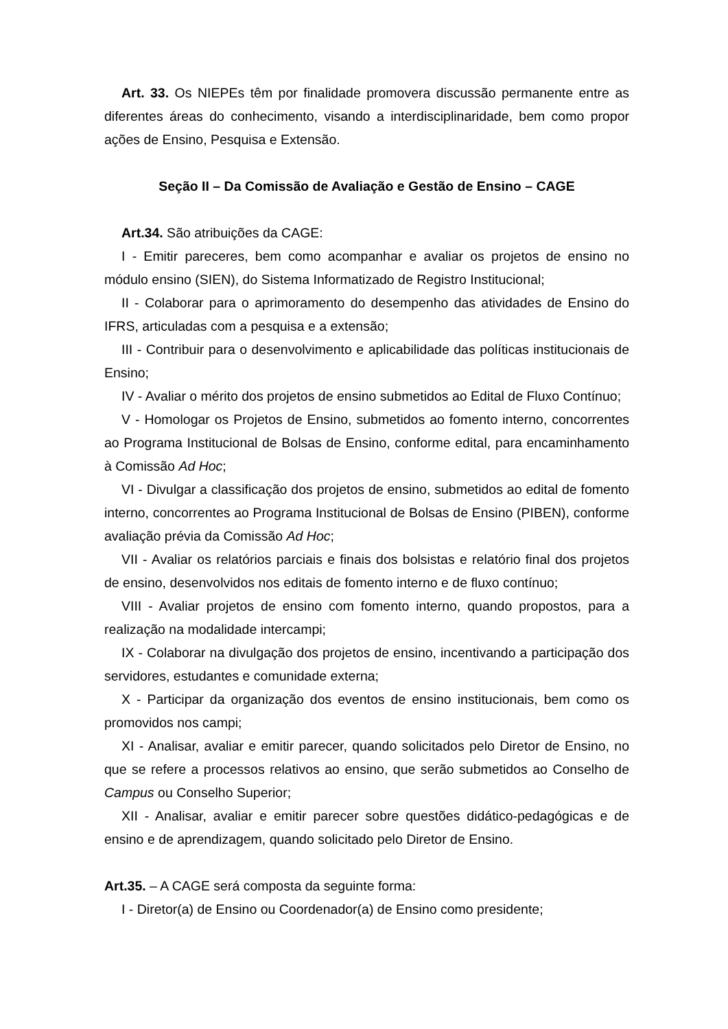Art. 33. Os NIEPEs têm por finalidade promovera discussão permanente entre as diferentes áreas do conhecimento, visando a interdisciplinaridade, bem como propor ações de Ensino, Pesquisa e Extensão.
Seção II – Da Comissão de Avaliação e Gestão de Ensino – CAGE
Art.34. São atribuições da CAGE:
I - Emitir pareceres, bem como acompanhar e avaliar os projetos de ensino no módulo ensino (SIEN), do Sistema Informatizado de Registro Institucional;
II - Colaborar para o aprimoramento do desempenho das atividades de Ensino do IFRS, articuladas com a pesquisa e a extensão;
III - Contribuir para o desenvolvimento e aplicabilidade das políticas institucionais de Ensino;
IV - Avaliar o mérito dos projetos de ensino submetidos ao Edital de Fluxo Contínuo;
V - Homologar os Projetos de Ensino, submetidos ao fomento interno, concorrentes ao Programa Institucional de Bolsas de Ensino, conforme edital, para encaminhamento à Comissão Ad Hoc;
VI - Divulgar a classificação dos projetos de ensino, submetidos ao edital de fomento interno, concorrentes ao Programa Institucional de Bolsas de Ensino (PIBEN), conforme avaliação prévia da Comissão Ad Hoc;
VII - Avaliar os relatórios parciais e finais dos bolsistas e relatório final dos projetos de ensino, desenvolvidos nos editais de fomento interno e de fluxo contínuo;
VIII - Avaliar projetos de ensino com fomento interno, quando propostos, para a realização na modalidade intercampi;
IX - Colaborar na divulgação dos projetos de ensino, incentivando a participação dos servidores, estudantes e comunidade externa;
X - Participar da organização dos eventos de ensino institucionais, bem como os promovidos nos campi;
XI - Analisar, avaliar e emitir parecer, quando solicitados pelo Diretor de Ensino, no que se refere a processos relativos ao ensino, que serão submetidos ao Conselho de Campus ou Conselho Superior;
XII - Analisar, avaliar e emitir parecer sobre questões didático-pedagógicas e de ensino e de aprendizagem, quando solicitado pelo Diretor de Ensino.
Art.35. – A CAGE será composta da seguinte forma:
I - Diretor(a) de Ensino ou Coordenador(a) de Ensino como presidente;